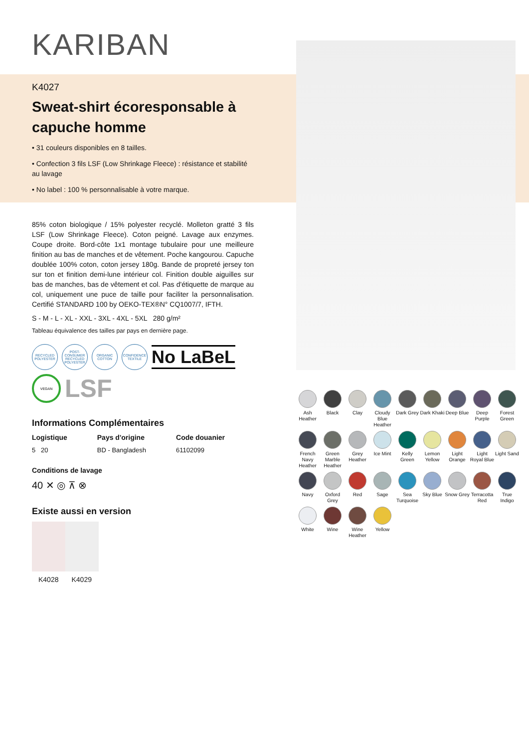KARIBAN
K4027
Sweat-shirt écoresponsable à capuche homme
• 31 couleurs disponibles en 8 tailles.
• Confection 3 fils LSF (Low Shrinkage Fleece) : résistance et stabilité au lavage
• No label : 100 % personnalisable à votre marque.
85% coton biologique / 15% polyester recyclé. Molleton gratté 3 fils LSF (Low Shrinkage Fleece). Coton peigné. Lavage aux enzymes. Coupe droite. Bord-côte 1x1 montage tubulaire pour une meilleure finition au bas de manches et de vêtement. Poche kangourou. Capuche doublée 100% coton, coton jersey 180g. Bande de propreté jersey ton sur ton et finition demi-lune intérieur col. Finition double aiguilles sur bas de manches, bas de vêtement et col. Pas d'étiquette de marque au col, uniquement une puce de taille pour faciliter la personnalisation. Certifié STANDARD 100 by OEKO-TEX®N° CQ1007/7, IFTH.
S - M - L - XL - XXL - 3XL - 4XL - 5XL 280 g/m²
Tableau équivalence des tailles par pays en dernière page.
RECYCLED POLYESTER
POST-CONSUMER RECYCLED POLYESTER
ORGANIC COTTON
CONFIDENCE TEXTILE
No LaBeL
VEGAN
LSF
Informations Complémentaires
Logistique
5 20
Pays d'origine
BD - Bangladesh
Code douanier
61102099
Conditions de lavage
40 ✕ ◎ ⊼ ⊗
Existe aussi en version
K4028 K4029
Ash Heather
Black
Clay
Cloudy Blue Heather
Dark Grey
Dark Khaki
Deep Blue
Deep Purple
Forest Green
French Navy Heather
Green Marble Heather
Grey Heather
Ice Mint
Kelly Green
Lemon Yellow
Light Orange
Light Royal Blue
Light Sand
Navy
Oxford Grey
Red
Sage
Sea Turquoise
Sky Blue
Snow Grey
Terracotta Red
True Indigo
White
Wine
Wine Heather
Yellow